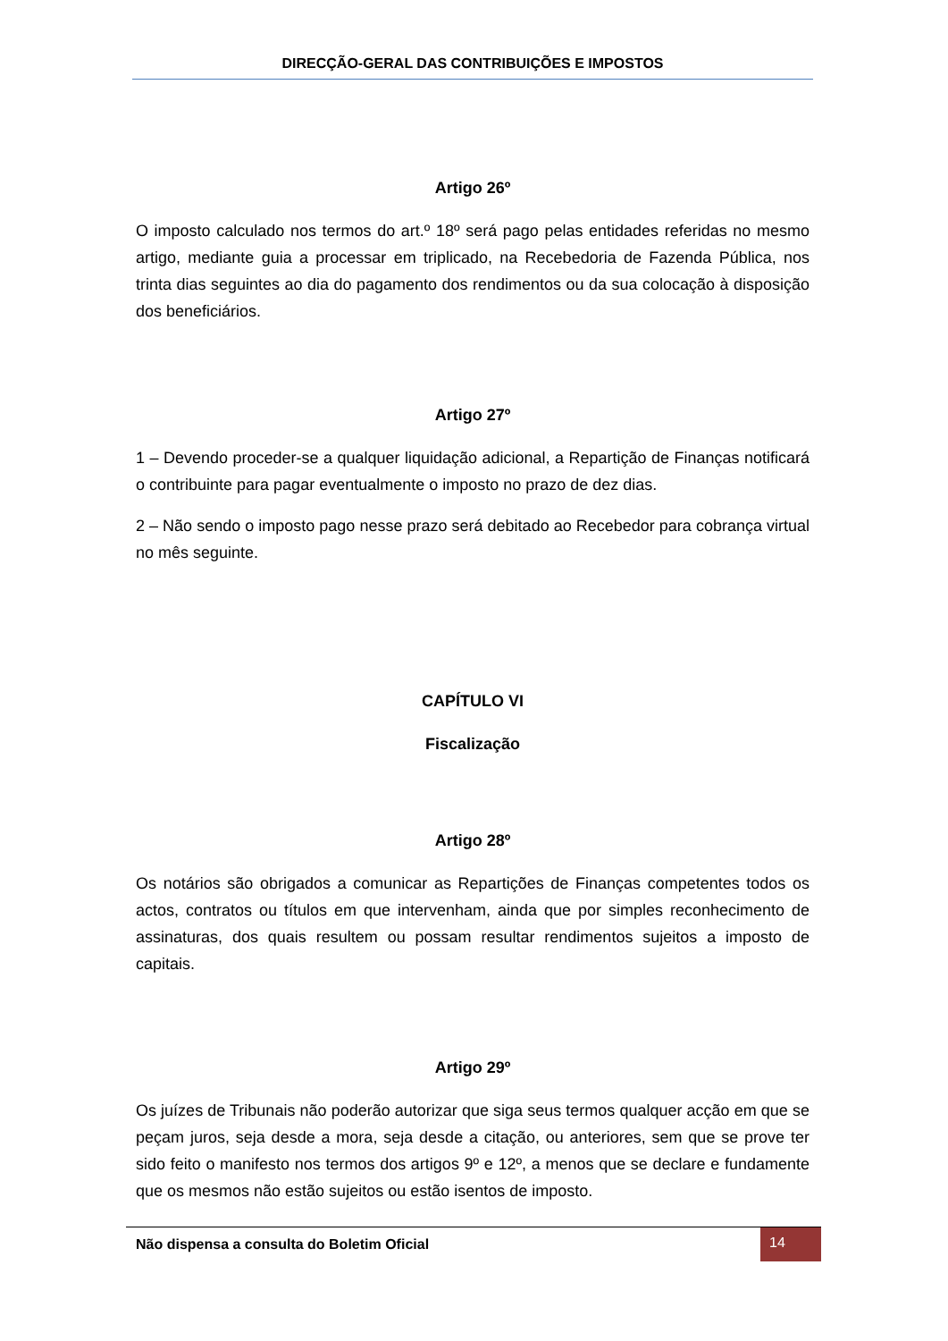DIRECÇÃO-GERAL DAS CONTRIBUIÇÕES E IMPOSTOS
Artigo 26º
O imposto calculado nos termos do art.º 18º será pago pelas entidades referidas no mesmo artigo, mediante guia a processar em triplicado, na Recebedoria de Fazenda Pública, nos trinta dias seguintes ao dia do pagamento dos rendimentos ou da sua colocação à disposição dos beneficiários.
Artigo 27º
1 – Devendo proceder-se a qualquer liquidação adicional, a Repartição de Finanças notificará o contribuinte para pagar eventualmente o imposto no prazo de dez dias.
2 – Não sendo o imposto pago nesse prazo será debitado ao Recebedor para cobrança virtual no mês seguinte.
CAPÍTULO VI
Fiscalização
Artigo 28º
Os notários são obrigados a comunicar as Repartições de Finanças competentes todos os actos, contratos ou títulos em que intervenham, ainda que por simples reconhecimento de assinaturas, dos quais resultem ou possam resultar rendimentos sujeitos a imposto de capitais.
Artigo 29º
Os juízes de Tribunais não poderão autorizar que siga seus termos qualquer acção em que se peçam juros, seja desde a mora, seja desde a citação, ou anteriores, sem que se prove ter sido feito o manifesto nos termos dos artigos 9º e 12º, a menos que se declare e fundamente que os mesmos não estão sujeitos ou estão isentos de imposto.
Não dispensa a consulta do Boletim Oficial
14